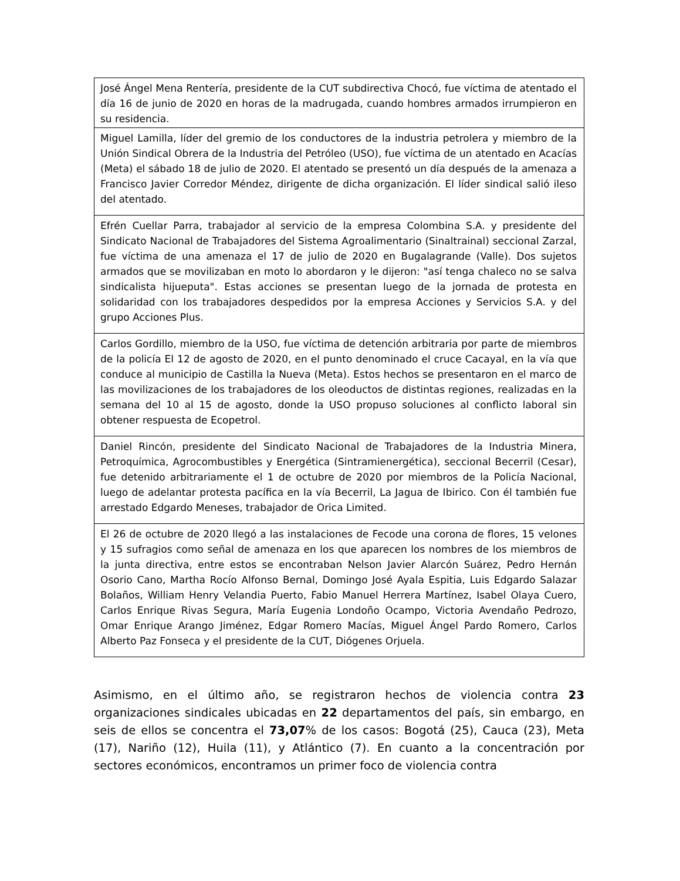| José Ángel Mena Rentería, presidente de la CUT subdirectiva Chocó, fue víctima de atentado el día 16 de junio de 2020 en horas de la madrugada, cuando hombres armados irrumpieron en su residencia. |
| Miguel Lamilla, líder del gremio de los conductores de la industria petrolera y miembro de la Unión Sindical Obrera de la Industria del Petróleo (USO), fue víctima de un atentado en Acacías (Meta) el sábado 18 de julio de 2020. El atentado se presentó un día después de la amenaza a Francisco Javier Corredor Méndez, dirigente de dicha organización. El líder sindical salió ileso del atentado. |
| Efrén Cuellar Parra, trabajador al servicio de la empresa Colombina S.A. y presidente del Sindicato Nacional de Trabajadores del Sistema Agroalimentario (Sinaltrainal) seccional Zarzal, fue víctima de una amenaza el 17 de julio de 2020 en Bugalagrande (Valle). Dos sujetos armados que se movilizaban en moto lo abordaron y le dijeron: "así tenga chaleco no se salva sindicalista hijueputa". Estas acciones se presentan luego de la jornada de protesta en solidaridad con los trabajadores despedidos por la empresa Acciones y Servicios S.A. y del grupo Acciones Plus. |
| Carlos Gordillo, miembro de la USO, fue víctima de detención arbitraria por parte de miembros de la policía El 12 de agosto de 2020, en el punto denominado el cruce Cacayal, en la vía que conduce al municipio de Castilla la Nueva (Meta). Estos hechos se presentaron en el marco de las movilizaciones de los trabajadores de los oleoductos de distintas regiones, realizadas en la semana del 10 al 15 de agosto, donde la USO propuso soluciones al conflicto laboral sin obtener respuesta de Ecopetrol. |
| Daniel Rincón, presidente del Sindicato Nacional de Trabajadores de la Industria Minera, Petroquímica, Agrocombustibles y Energética (Sintramienergética), seccional Becerril (Cesar), fue detenido arbitrariamente el 1 de octubre de 2020 por miembros de la Policía Nacional, luego de adelantar protesta pacífica en la vía Becerril, La Jagua de Ibirico. Con él también fue arrestado Edgardo Meneses, trabajador de Orica Limited. |
| El 26 de octubre de 2020 llegó a las instalaciones de Fecode una corona de flores, 15 velones y 15 sufragios como señal de amenaza en los que aparecen los nombres de los miembros de la junta directiva, entre estos se encontraban Nelson Javier Alarcón Suárez, Pedro Hernán Osorio Cano, Martha Rocío Alfonso Bernal, Domingo José Ayala Espitia, Luis Edgardo Salazar Bolaños, William Henry Velandia Puerto, Fabio Manuel Herrera Martínez, Isabel Olaya Cuero, Carlos Enrique Rivas Segura, María Eugenia Londoño Ocampo, Victoria Avendaño Pedrozo, Omar Enrique Arango Jiménez, Edgar Romero Macías, Miguel Ángel Pardo Romero, Carlos Alberto Paz Fonseca y el presidente de la CUT, Diógenes Orjuela. |
Asimismo, en el último año, se registraron hechos de violencia contra 23 organizaciones sindicales ubicadas en 22 departamentos del país, sin embargo, en seis de ellos se concentra el 73,07% de los casos: Bogotá (25), Cauca (23), Meta (17), Nariño (12), Huila (11), y Atlántico (7). En cuanto a la concentración por sectores económicos, encontramos un primer foco de violencia contra